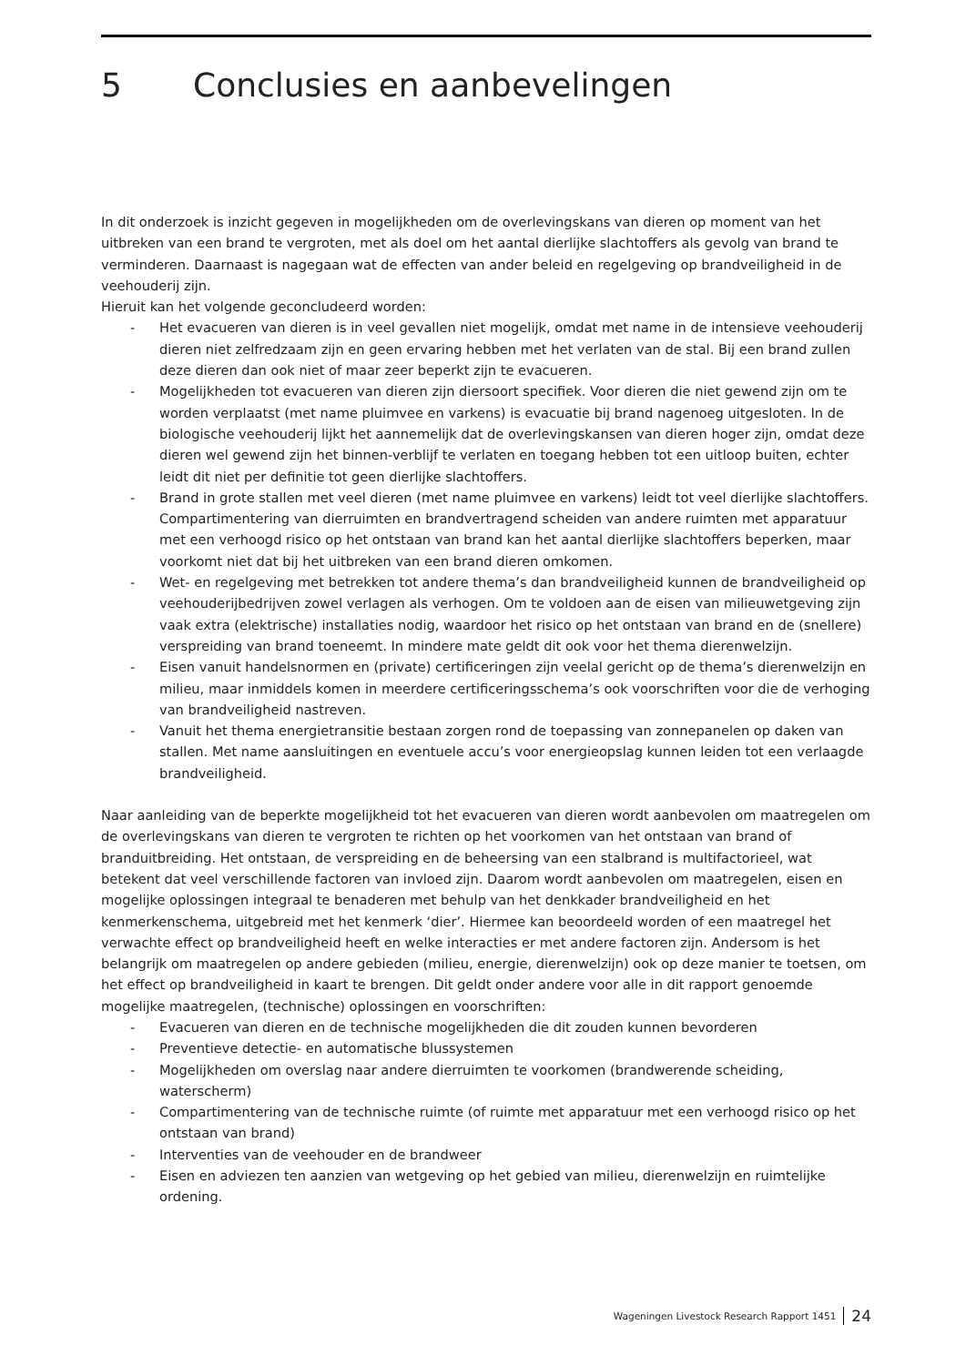5 Conclusies en aanbevelingen
In dit onderzoek is inzicht gegeven in mogelijkheden om de overlevingskans van dieren op moment van het uitbreken van een brand te vergroten, met als doel om het aantal dierlijke slachtoffers als gevolg van brand te verminderen. Daarnaast is nagegaan wat de effecten van ander beleid en regelgeving op brandveiligheid in de veehouderij zijn.
Hieruit kan het volgende geconcludeerd worden:
- Het evacueren van dieren is in veel gevallen niet mogelijk, omdat met name in de intensieve veehouderij dieren niet zelfredzaam zijn en geen ervaring hebben met het verlaten van de stal. Bij een brand zullen deze dieren dan ook niet of maar zeer beperkt zijn te evacueren.
- Mogelijkheden tot evacueren van dieren zijn diersoort specifiek. Voor dieren die niet gewend zijn om te worden verplaatst (met name pluimvee en varkens) is evacuatie bij brand nagenoeg uitgesloten. In de biologische veehouderij lijkt het aannemelijk dat de overlevingskansen van dieren hoger zijn, omdat deze dieren wel gewend zijn het binnen-verblijf te verlaten en toegang hebben tot een uitloop buiten, echter leidt dit niet per definitie tot geen dierlijke slachtoffers.
- Brand in grote stallen met veel dieren (met name pluimvee en varkens) leidt tot veel dierlijke slachtoffers. Compartimentering van dierruimten en brandvertragend scheiden van andere ruimten met apparatuur met een verhoogd risico op het ontstaan van brand kan het aantal dierlijke slachtoffers beperken, maar voorkomt niet dat bij het uitbreken van een brand dieren omkomen.
- Wet- en regelgeving met betrekken tot andere thema’s dan brandveiligheid kunnen de brandveiligheid op veehouderijbedrijven zowel verlagen als verhogen. Om te voldoen aan de eisen van milieuwetgeving zijn vaak extra (elektrische) installaties nodig, waardoor het risico op het ontstaan van brand en de (snellere) verspreiding van brand toeneemt. In mindere mate geldt dit ook voor het thema dierenwelzijn.
- Eisen vanuit handelsnormen en (private) certificeringen zijn veelal gericht op de thema’s dierenwelzijn en milieu, maar inmiddels komen in meerdere certificeringsschema’s ook voorschriften voor die de verhoging van brandveiligheid nastreven.
- Vanuit het thema energietransitie bestaan zorgen rond de toepassing van zonnepanelen op daken van stallen. Met name aansluitingen en eventuele accu’s voor energieopslag kunnen leiden tot een verlaagde brandveiligheid.
Naar aanleiding van de beperkte mogelijkheid tot het evacueren van dieren wordt aanbevolen om maatregelen om de overlevingskans van dieren te vergroten te richten op het voorkomen van het ontstaan van brand of branduitbreiding. Het ontstaan, de verspreiding en de beheersing van een stalbrand is multifactorieel, wat betekent dat veel verschillende factoren van invloed zijn. Daarom wordt aanbevolen om maatregelen, eisen en mogelijke oplossingen integraal te benaderen met behulp van het denkkader brandveiligheid en het kenmerkenschema, uitgebreid met het kenmerk ‘dier’. Hiermee kan beoordeeld worden of een maatregel het verwachte effect op brandveiligheid heeft en welke interacties er met andere factoren zijn. Andersom is het belangrijk om maatregelen op andere gebieden (milieu, energie, dierenwelzijn) ook op deze manier te toetsen, om het effect op brandveiligheid in kaart te brengen. Dit geldt onder andere voor alle in dit rapport genoemde mogelijke maatregelen, (technische) oplossingen en voorschriften:
- Evacueren van dieren en de technische mogelijkheden die dit zouden kunnen bevorderen
- Preventieve detectie- en automatische blussystemen
- Mogelijkheden om overslag naar andere dierruimten te voorkomen (brandwerende scheiding, waterscherm)
- Compartimentering van de technische ruimte (of ruimte met apparatuur met een verhoogd risico op het ontstaan van brand)
- Interventies van de veehouder en de brandweer
- Eisen en adviezen ten aanzien van wetgeving op het gebied van milieu, dierenwelzijn en ruimtelijke ordening.
Wageningen Livestock Research Rapport 1451 24